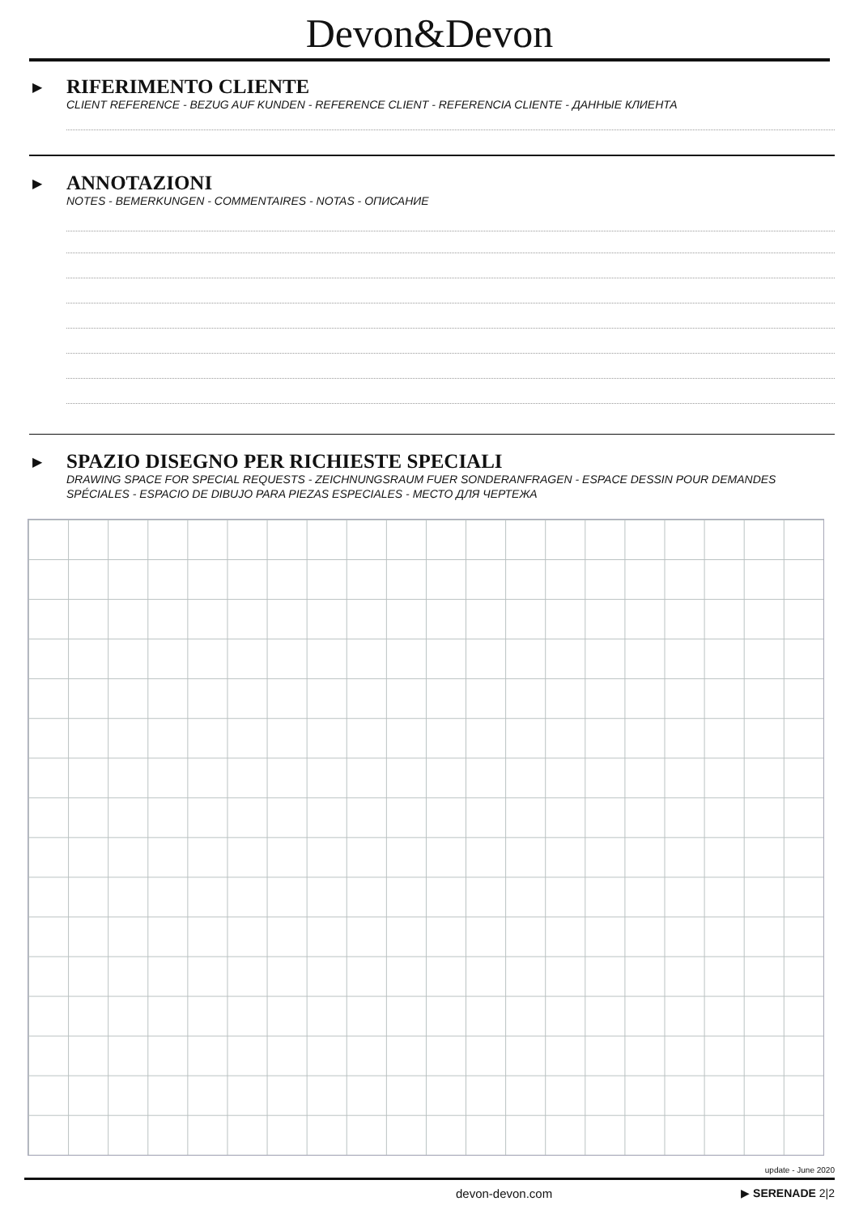Devon&Devon
▶
RIFERIMENTO CLIENTE
CLIENT REFERENCE - BEZUG AUF KUNDEN - REFERENCE CLIENT - REFERENCIA CLIENTE - ДАННЫЕ КЛИЕНТА
▶
ANNOTAZIONI
NOTES - BEMERKUNGEN - COMMENTAIRES - NOTAS - ОПИСАНИЕ
▶
SPAZIO DISEGNO PER RICHIESTE SPECIALI
DRAWING SPACE FOR SPECIAL REQUESTS - ZEICHNUNGSRAUM FUER SONDERANFRAGEN - ESPACE DESSIN POUR DEMANDES SPÉCIALES - ESPACIO DE DIBUJO PARA PIEZAS ESPECIALES - МЕСТО ДЛЯ ЧЕРТЕЖА
update - June 2020
devon-devon.com ▶ SERENADE 2|2